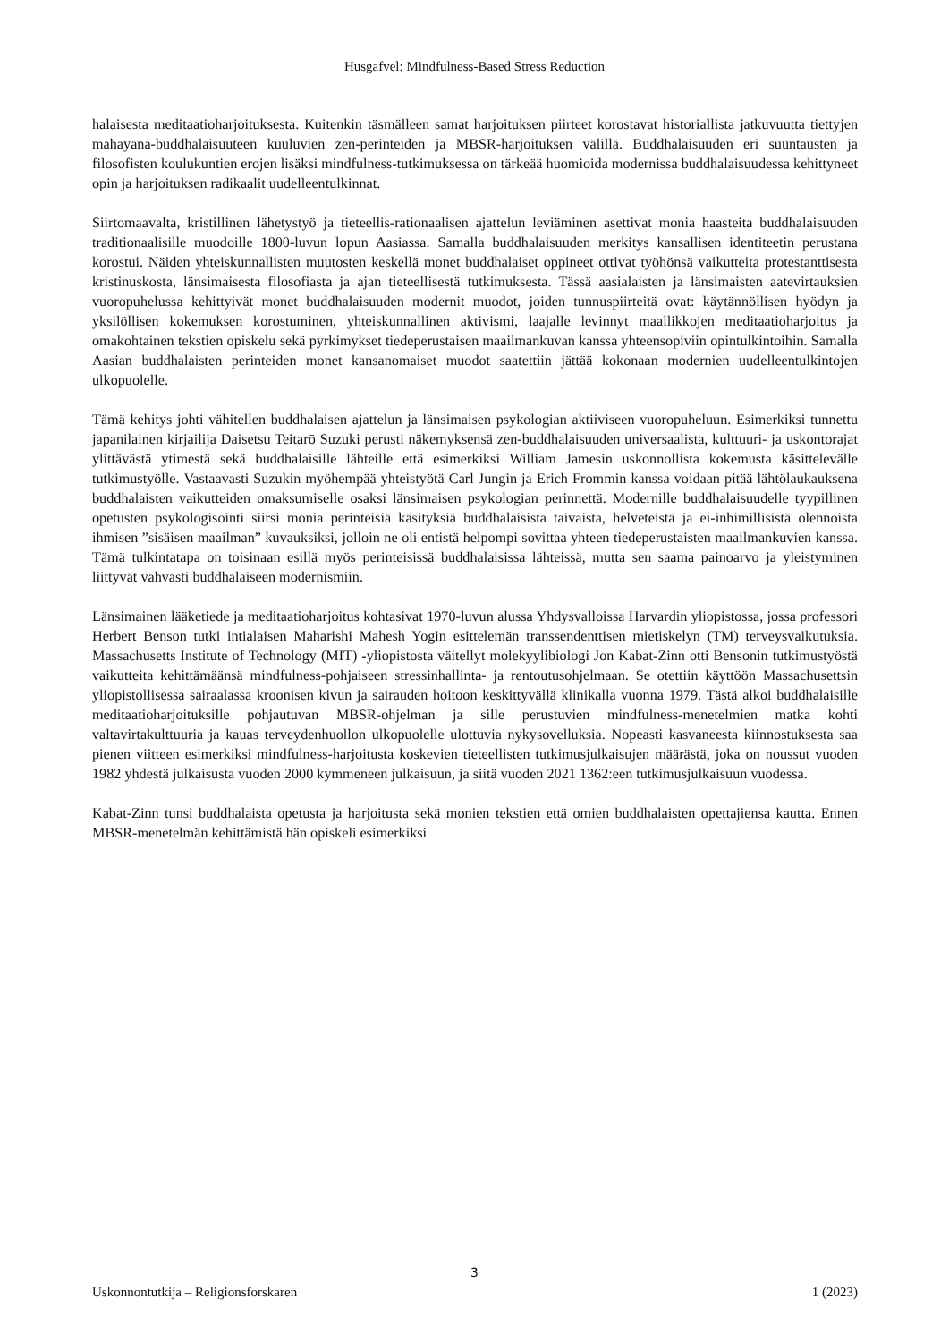Husgafvel: Mindfulness-Based Stress Reduction
halaisesta meditaatioharjoituksesta. Kuitenkin täsmälleen samat harjoituksen piirteet korostavat historiallista jatkuvuutta tiettyjen mahāyāna-buddhalaisuuteen kuuluvien zen-perinteiden ja MBSR-harjoituksen välillä. Buddhalaisuuden eri suuntausten ja filosofisten koulukuntien erojen lisäksi mindfulness-tutkimuksessa on tärkeää huomioida modernissa buddhalaisuudessa kehittyneet opin ja harjoituksen radikaalit uudelleentulkinnat.
Siirtomaavalta, kristillinen lähetystyö ja tieteellis-rationaalisen ajattelun leviäminen asettivat monia haasteita buddhalaisuuden traditionaalisille muodoille 1800-luvun lopun Aasiassa. Samalla buddhalaisuuden merkitys kansallisen identiteetin perustana korostui. Näiden yhteiskunnallisten muutosten keskellä monet buddhalaiset oppineet ottivat työhönsä vaikutteita protestanttisesta kristinuskosta, länsimaisesta filosofiasta ja ajan tieteellisestä tutkimuksesta. Tässä aasialaisten ja länsimaisten aatevirtauksien vuoropuhelussa kehittyivät monet buddhalaisuuden modernit muodot, joiden tunnuspiirteitä ovat: käytännöllisen hyödyn ja yksilöllisen kokemuksen korostuminen, yhteiskunnallinen aktivismi, laajalle levinnyt maallikkojen meditaatioharjoitus ja omakohtainen tekstien opiskelu sekä pyrkimykset tiedeperustaisen maailmankuvan kanssa yhteensopiviin opintulkintoihin. Samalla Aasian buddhalaisten perinteiden monet kansanomaiset muodot saatettiin jättää kokonaan modernien uudelleentulkintojen ulkopuolelle.
Tämä kehitys johti vähitellen buddhalaisen ajattelun ja länsimaisen psykologian aktiiviseen vuoropuheluun. Esimerkiksi tunnettu japanilainen kirjailija Daisetsu Teitarō Suzuki perusti näkemyksensä zen-buddhalaisuuden universaalista, kulttuuri- ja uskontorajat ylittävästä ytimestä sekä buddhalaisille lähteille että esimerkiksi William Jamesin uskonnollista kokemusta käsittelevälle tutkimustyölle. Vastaavasti Suzukin myöhempää yhteistyötä Carl Jungin ja Erich Frommin kanssa voidaan pitää lähtölaukauksena buddhalaisten vaikutteiden omaksumiselle osaksi länsimaisen psykologian perinnettä. Modernille buddhalaisuudelle tyypillinen opetusten psykologisointi siirsi monia perinteisiä käsityksiä buddhalaisista taivaista, helveteistä ja ei-inhimillisistä olennoista ihmisen ”sisäisen maailman” kuvauksiksi, jolloin ne oli entistä helpompi sovittaa yhteen tiedeperustaisten maailmankuvien kanssa. Tämä tulkintatapa on toisinaan esillä myös perinteisissä buddhalaisissa lähteissä, mutta sen saama painoarvo ja yleistyminen liittyvät vahvasti buddhalaiseen modernismiin.
Länsimainen lääketiede ja meditaatioharjoitus kohtasivat 1970-luvun alussa Yhdysvalloissa Harvardin yliopistossa, jossa professori Herbert Benson tutki intialaisen Maharishi Mahesh Yogin esittelemän transsendenttisen mietiskelyn (TM) terveysvaikutuksia. Massachusetts Institute of Technology (MIT) -yliopistosta väitellyt molekyylibiologi Jon Kabat-Zinn otti Bensonin tutkimustyöstä vaikutteita kehittämäänsä mindfulness-pohjaiseen stressinhallinta- ja rentoutusohjelmaan. Se otettiin käyttöön Massachusettsin yliopistollisessa sairaalassa kroonisen kivun ja sairauden hoitoon keskittyvällä klinikalla vuonna 1979. Tästä alkoi buddhalaisille meditaatioharjoituksille pohjautuvan MBSR-ohjelman ja sille perustuvien mindfulness-menetelmien matka kohti valtavirtakulttuuria ja kauas terveydenhuollon ulkopuolelle ulottuvia nykysovelluksia. Nopeasti kasvaneesta kiinnostuksesta saa pienen viitteen esimerkiksi mindfulness-harjoitusta koskevien tieteellisten tutkimusjulkaisujen määrästä, joka on noussut vuoden 1982 yhdestä julkaisusta vuoden 2000 kymmeneen julkaisuun, ja siitä vuoden 2021 1362:een tutkimusjulkaisuun vuodessa.
Kabat-Zinn tunsi buddhalaista opetusta ja harjoitusta sekä monien tekstien että omien buddhalaisten opettajiensa kautta. Ennen MBSR-menetelmän kehittämistä hän opiskeli esimerkiksi
3
Uskonnontutkija – Religionsforskaren 1 (2023)